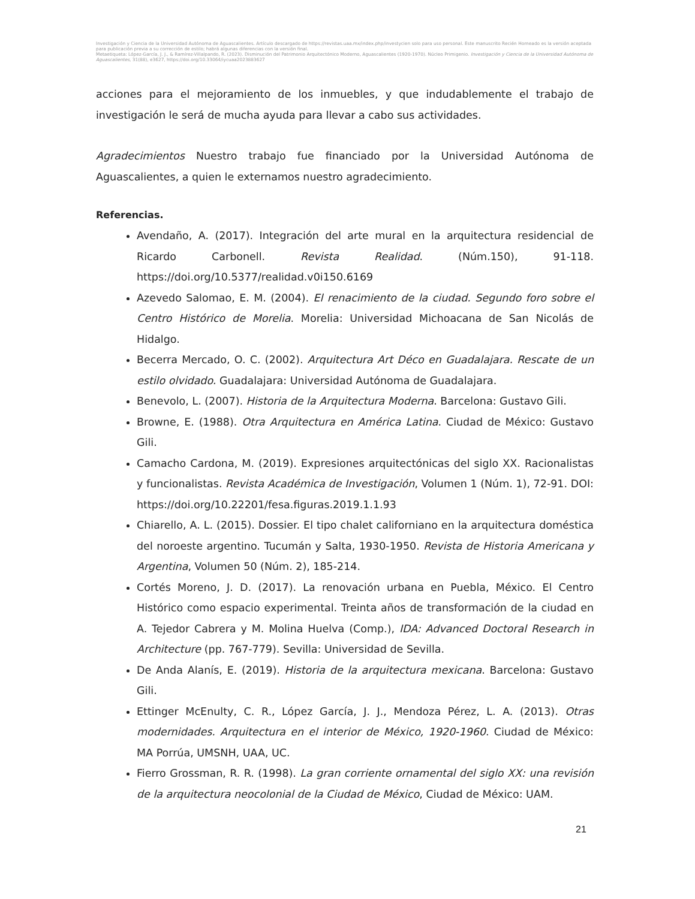Investigación y Ciencia de la Universidad Autónoma de Aguascalientes. Artículo descargado de https://revistas.uaa.mx/index.php/investycien solo para uso personal. Este manuscrito Recién Horneado es la versión aceptada para publicación previa a su corrección de estilo; habrá algunas diferencias con la versión final.
Metaetiqueta: López-García, J. J., & Ramírez-Villalpando, R. (2023). Disminución del Patrimonio Arquitectónico Moderno, Aguascalientes (1920-1970). Núcleo Primigenio. Investigación y Ciencia de la Universidad Autónoma de Aguascalientes, 31(88), e3627, https://doi.org/10.33064/iycuaa2023883627
acciones para el mejoramiento de los inmuebles, y que indudablemente el trabajo de investigación le será de mucha ayuda para llevar a cabo sus actividades.
Agradecimientos Nuestro trabajo fue financiado por la Universidad Autónoma de Aguascalientes, a quien le externamos nuestro agradecimiento.
Referencias.
Avendaño, A. (2017). Integración del arte mural en la arquitectura residencial de Ricardo Carbonell. Revista Realidad. (Núm.150), 91-118. https://doi.org/10.5377/realidad.v0i150.6169
Azevedo Salomao, E. M. (2004). El renacimiento de la ciudad. Segundo foro sobre el Centro Histórico de Morelia. Morelia: Universidad Michoacana de San Nicolás de Hidalgo.
Becerra Mercado, O. C. (2002). Arquitectura Art Déco en Guadalajara. Rescate de un estilo olvidado. Guadalajara: Universidad Autónoma de Guadalajara.
Benevolo, L. (2007). Historia de la Arquitectura Moderna. Barcelona: Gustavo Gili.
Browne, E. (1988). Otra Arquitectura en América Latina. Ciudad de México: Gustavo Gili.
Camacho Cardona, M. (2019). Expresiones arquitectónicas del siglo XX. Racionalistas y funcionalistas. Revista Académica de Investigación, Volumen 1 (Núm. 1), 72-91. DOI: https://doi.org/10.22201/fesa.figuras.2019.1.1.93
Chiarello, A. L. (2015). Dossier. El tipo chalet californiano en la arquitectura doméstica del noroeste argentino. Tucumán y Salta, 1930-1950. Revista de Historia Americana y Argentina, Volumen 50 (Núm. 2), 185-214.
Cortés Moreno, J. D. (2017). La renovación urbana en Puebla, México. El Centro Histórico como espacio experimental. Treinta años de transformación de la ciudad en A. Tejedor Cabrera y M. Molina Huelva (Comp.), IDA: Advanced Doctoral Research in Architecture (pp. 767-779). Sevilla: Universidad de Sevilla.
De Anda Alanís, E. (2019). Historia de la arquitectura mexicana. Barcelona: Gustavo Gili.
Ettinger McEnulty, C. R., López García, J. J., Mendoza Pérez, L. A. (2013). Otras modernidades. Arquitectura en el interior de México, 1920-1960. Ciudad de México: MA Porrúa, UMSNH, UAA, UC.
Fierro Grossman, R. R. (1998). La gran corriente ornamental del siglo XX: una revisión de la arquitectura neocolonial de la Ciudad de México, Ciudad de México: UAM.
21